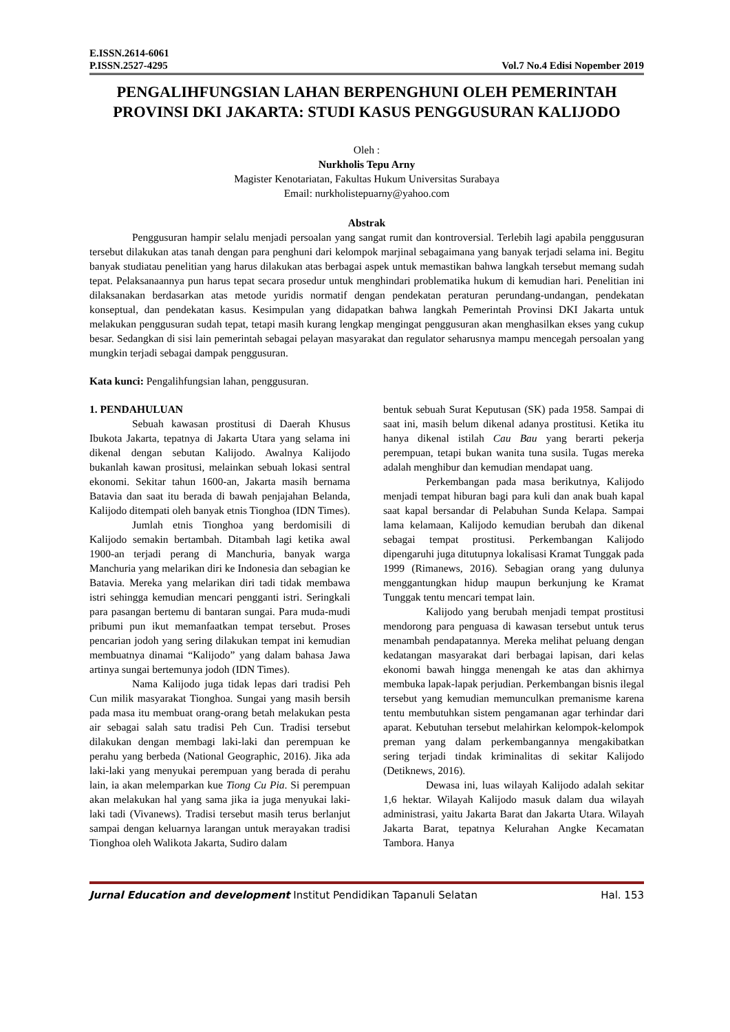E.ISSN.2614-6061
P.ISSN.2527-4295 Vol.7 No.4 Edisi Nopember 2019
PENGALIHFUNGSIAN LAHAN BERPENGHUNI OLEH PEMERINTAH PROVINSI DKI JAKARTA: STUDI KASUS PENGGUSURAN KALIJODO
Oleh :
Nurkholis Tepu Arny
Magister Kenotariatan, Fakultas Hukum Universitas Surabaya
Email: nurkholistepuarny@yahoo.com
Abstrak
Penggusuran hampir selalu menjadi persoalan yang sangat rumit dan kontroversial. Terlebih lagi apabila penggusuran tersebut dilakukan atas tanah dengan para penghuni dari kelompok marjinal sebagaimana yang banyak terjadi selama ini. Begitu banyak studiatau penelitian yang harus dilakukan atas berbagai aspek untuk memastikan bahwa langkah tersebut memang sudah tepat. Pelaksanaannya pun harus tepat secara prosedur untuk menghindari problematika hukum di kemudian hari. Penelitian ini dilaksanakan berdasarkan atas metode yuridis normatif dengan pendekatan peraturan perundang-undangan, pendekatan konseptual, dan pendekatan kasus. Kesimpulan yang didapatkan bahwa langkah Pemerintah Provinsi DKI Jakarta untuk melakukan penggusuran sudah tepat, tetapi masih kurang lengkap mengingat penggusuran akan menghasilkan ekses yang cukup besar. Sedangkan di sisi lain pemerintah sebagai pelayan masyarakat dan regulator seharusnya mampu mencegah persoalan yang mungkin terjadi sebagai dampak penggusuran.
Kata kunci: Pengalihfungsian lahan, penggusuran.
1. PENDAHULUAN
Sebuah kawasan prostitusi di Daerah Khusus Ibukota Jakarta, tepatnya di Jakarta Utara yang selama ini dikenal dengan sebutan Kalijodo. Awalnya Kalijodo bukanlah kawan prositusi, melainkan sebuah lokasi sentral ekonomi. Sekitar tahun 1600-an, Jakarta masih bernama Batavia dan saat itu berada di bawah penjajahan Belanda, Kalijodo ditempati oleh banyak etnis Tionghoa (IDN Times).
Jumlah etnis Tionghoa yang berdomisili di Kalijodo semakin bertambah. Ditambah lagi ketika awal 1900-an terjadi perang di Manchuria, banyak warga Manchuria yang melarikan diri ke Indonesia dan sebagian ke Batavia. Mereka yang melarikan diri tadi tidak membawa istri sehingga kemudian mencari pengganti istri. Seringkali para pasangan bertemu di bantaran sungai. Para muda-mudi pribumi pun ikut memanfaatkan tempat tersebut. Proses pencarian jodoh yang sering dilakukan tempat ini kemudian membuatnya dinamai “Kalijodo” yang dalam bahasa Jawa artinya sungai bertemunya jodoh (IDN Times).
Nama Kalijodo juga tidak lepas dari tradisi Peh Cun milik masyarakat Tionghoa. Sungai yang masih bersih pada masa itu membuat orang-orang betah melakukan pesta air sebagai salah satu tradisi Peh Cun. Tradisi tersebut dilakukan dengan membagi laki-laki dan perempuan ke perahu yang berbeda (National Geographic, 2016). Jika ada laki-laki yang menyukai perempuan yang berada di perahu lain, ia akan melemparkan kue Tiong Cu Pia. Si perempuan akan melakukan hal yang sama jika ia juga menyukai laki-laki tadi (Vivanews). Tradisi tersebut masih terus berlanjut sampai dengan keluarnya larangan untuk merayakan tradisi Tionghoa oleh Walikota Jakarta, Sudiro dalam
bentuk sebuah Surat Keputusan (SK) pada 1958. Sampai di saat ini, masih belum dikenal adanya prostitusi. Ketika itu hanya dikenal istilah Cau Bau yang berarti pekerja perempuan, tetapi bukan wanita tuna susila. Tugas mereka adalah menghibur dan kemudian mendapat uang.
Perkembangan pada masa berikutnya, Kalijodo menjadi tempat hiburan bagi para kuli dan anak buah kapal saat kapal bersandar di Pelabuhan Sunda Kelapa. Sampai lama kelamaan, Kalijodo kemudian berubah dan dikenal sebagai tempat prostitusi. Perkembangan Kalijodo dipengaruhi juga ditutupnya lokalisasi Kramat Tunggak pada 1999 (Rimanews, 2016). Sebagian orang yang dulunya menggantungkan hidup maupun berkunjung ke Kramat Tunggak tentu mencari tempat lain.
Kalijodo yang berubah menjadi tempat prostitusi mendorong para penguasa di kawasan tersebut untuk terus menambah pendapatannya. Mereka melihat peluang dengan kedatangan masyarakat dari berbagai lapisan, dari kelas ekonomi bawah hingga menengah ke atas dan akhirnya membuka lapak-lapak perjudian. Perkembangan bisnis ilegal tersebut yang kemudian memunculkan premanisme karena tentu membutuhkan sistem pengamanan agar terhindar dari aparat. Kebutuhan tersebut melahirkan kelompok-kelompok preman yang dalam perkembangannya mengakibatkan sering terjadi tindak kriminalitas di sekitar Kalijodo (Detiknews, 2016).
Dewasa ini, luas wilayah Kalijodo adalah sekitar 1,6 hektar. Wilayah Kalijodo masuk dalam dua wilayah administrasi, yaitu Jakarta Barat dan Jakarta Utara. Wilayah Jakarta Barat, tepatnya Kelurahan Angke Kecamatan Tambora. Hanya
Jurnal Education and development Institut Pendidikan Tapanuli Selatan Hal. 153